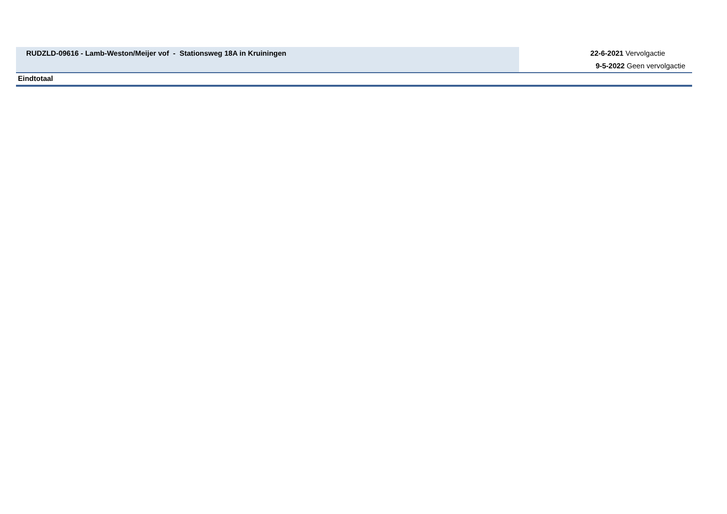| RUDZLD-09616 - Lamb-Weston/Meijer vof - Stationsweg 18A in Kruiningen | 22-6-2021 Vervolgactie 9-5-2022 Geen vervolgactie |
| Eindtotaal | |